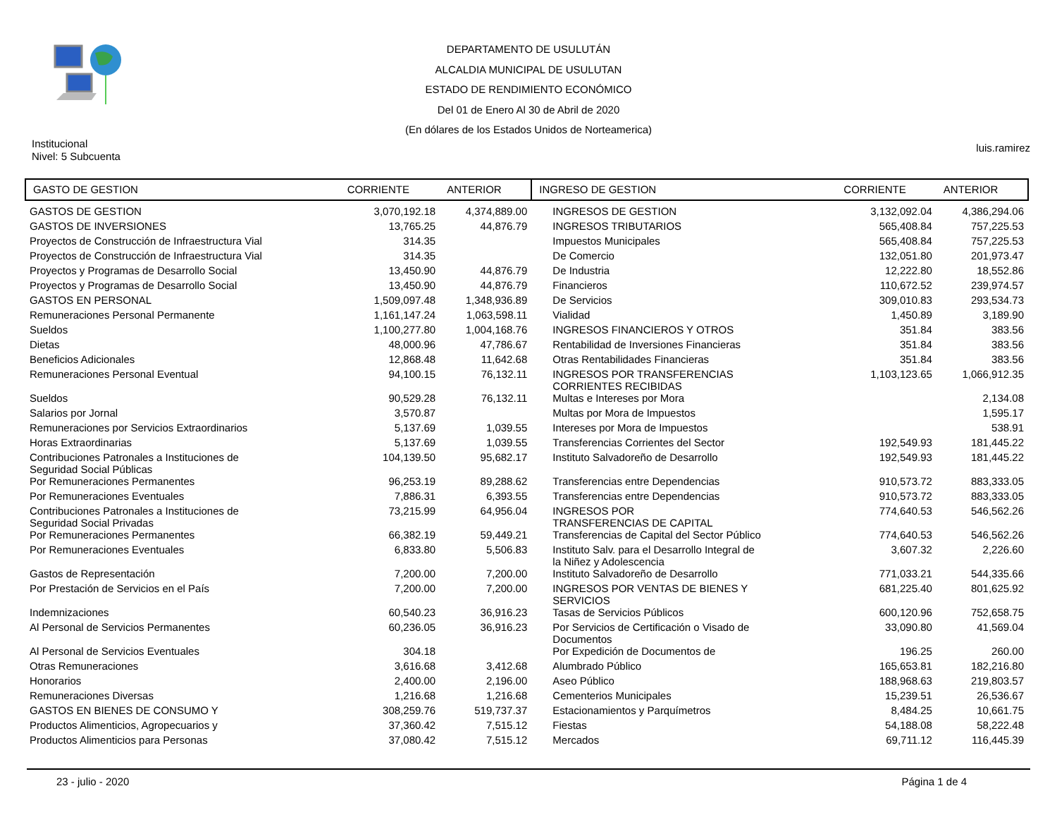DEPARTAMENTO DE USULUTÁN
ALCALDIA MUNICIPAL DE USULUTAN
ESTADO DE RENDIMIENTO ECONÓMICO
Del 01 de Enero Al 30 de Abril de 2020
(En dólares de los Estados Unidos de Norteamerica)
Institucional
Nivel: 5 Subcuenta
luis.ramirez
| GASTO DE GESTION | CORRIENTE | ANTERIOR | INGRESO DE GESTION | CORRIENTE | ANTERIOR |
| --- | --- | --- | --- | --- | --- |
| GASTOS DE GESTION | 3,070,192.18 | 4,374,889.00 | INGRESOS DE GESTION | 3,132,092.04 | 4,386,294.06 |
| GASTOS DE INVERSIONES | 13,765.25 | 44,876.79 | INGRESOS TRIBUTARIOS | 565,408.84 | 757,225.53 |
| Proyectos de Construcción de Infraestructura Vial | 314.35 | | Impuestos Municipales | 565,408.84 | 757,225.53 |
| Proyectos de Construcción de Infraestructura Vial | 314.35 | | De Comercio | 132,051.80 | 201,973.47 |
| Proyectos y Programas de Desarrollo Social | 13,450.90 | 44,876.79 | De Industria | 12,222.80 | 18,552.86 |
| Proyectos y Programas de Desarrollo Social | 13,450.90 | 44,876.79 | Financieros | 110,672.52 | 239,974.57 |
| GASTOS EN PERSONAL | 1,509,097.48 | 1,348,936.89 | De Servicios | 309,010.83 | 293,534.73 |
| Remuneraciones Personal Permanente | 1,161,147.24 | 1,063,598.11 | Vialidad | 1,450.89 | 3,189.90 |
| Sueldos | 1,100,277.80 | 1,004,168.76 | INGRESOS FINANCIEROS Y OTROS | 351.84 | 383.56 |
| Dietas | 48,000.96 | 47,786.67 | Rentabilidad de Inversiones Financieras | 351.84 | 383.56 |
| Beneficios Adicionales | 12,868.48 | 11,642.68 | Otras Rentabilidades Financieras | 351.84 | 383.56 |
| Remuneraciones Personal Eventual | 94,100.15 | 76,132.11 | INGRESOS POR TRANSFERENCIAS CORRIENTES RECIBIDAS | 1,103,123.65 | 1,066,912.35 |
| Sueldos | 90,529.28 | 76,132.11 | Multas e Intereses por Mora | | 2,134.08 |
| Salarios por Jornal | 3,570.87 | | Multas por Mora de Impuestos | | 1,595.17 |
| Remuneraciones por Servicios Extraordinarios | 5,137.69 | 1,039.55 | Intereses por Mora de Impuestos | | 538.91 |
| Horas Extraordinarias | 5,137.69 | 1,039.55 | Transferencias Corrientes del Sector | 192,549.93 | 181,445.22 |
| Contribuciones Patronales a Instituciones de Seguridad Social Públicas | 104,139.50 | 95,682.17 | Instituto Salvadoreño de Desarrollo | 192,549.93 | 181,445.22 |
| Por Remuneraciones Permanentes | 96,253.19 | 89,288.62 | Transferencias entre Dependencias | 910,573.72 | 883,333.05 |
| Por Remuneraciones Eventuales | 7,886.31 | 6,393.55 | Transferencias entre Dependencias | 910,573.72 | 883,333.05 |
| Contribuciones Patronales a Instituciones de Seguridad Social Privadas | 73,215.99 | 64,956.04 | INGRESOS POR TRANSFERENCIAS DE CAPITAL | 774,640.53 | 546,562.26 |
| Por Remuneraciones Permanentes | 66,382.19 | 59,449.21 | Transferencias de Capital del Sector Público | 774,640.53 | 546,562.26 |
| Por Remuneraciones Eventuales | 6,833.80 | 5,506.83 | Instituto Salv. para el Desarrollo Integral de la Niñez y Adolescencia | 3,607.32 | 2,226.60 |
| Gastos de Representación | 7,200.00 | 7,200.00 | Instituto Salvadoreño de Desarrollo | 771,033.21 | 544,335.66 |
| Por Prestación de Servicios en el País | 7,200.00 | 7,200.00 | INGRESOS POR VENTAS DE BIENES Y SERVICIOS | 681,225.40 | 801,625.92 |
| Indemnizaciones | 60,540.23 | 36,916.23 | Tasas de Servicios Públicos | 600,120.96 | 752,658.75 |
| Al Personal de Servicios Permanentes | 60,236.05 | 36,916.23 | Por Servicios de Certificación o Visado de Documentos | 33,090.80 | 41,569.04 |
| Al Personal de Servicios Eventuales | 304.18 | | Por Expedición de Documentos de | 196.25 | 260.00 |
| Otras Remuneraciones | 3,616.68 | 3,412.68 | Alumbrado Público | 165,653.81 | 182,216.80 |
| Honorarios | 2,400.00 | 2,196.00 | Aseo Público | 188,968.63 | 219,803.57 |
| Remuneraciones Diversas | 1,216.68 | 1,216.68 | Cementerios Municipales | 15,239.51 | 26,536.67 |
| GASTOS EN BIENES DE CONSUMO Y | 308,259.76 | 519,737.37 | Estacionamientos y Parquímetros | 8,484.25 | 10,661.75 |
| Productos Alimenticios, Agropecuarios y | 37,360.42 | 7,515.12 | Fiestas | 54,188.08 | 58,222.48 |
| Productos Alimenticios para Personas | 37,080.42 | 7,515.12 | Mercados | 69,711.12 | 116,445.39 |
23 - julio - 2020 Página 1 de 4